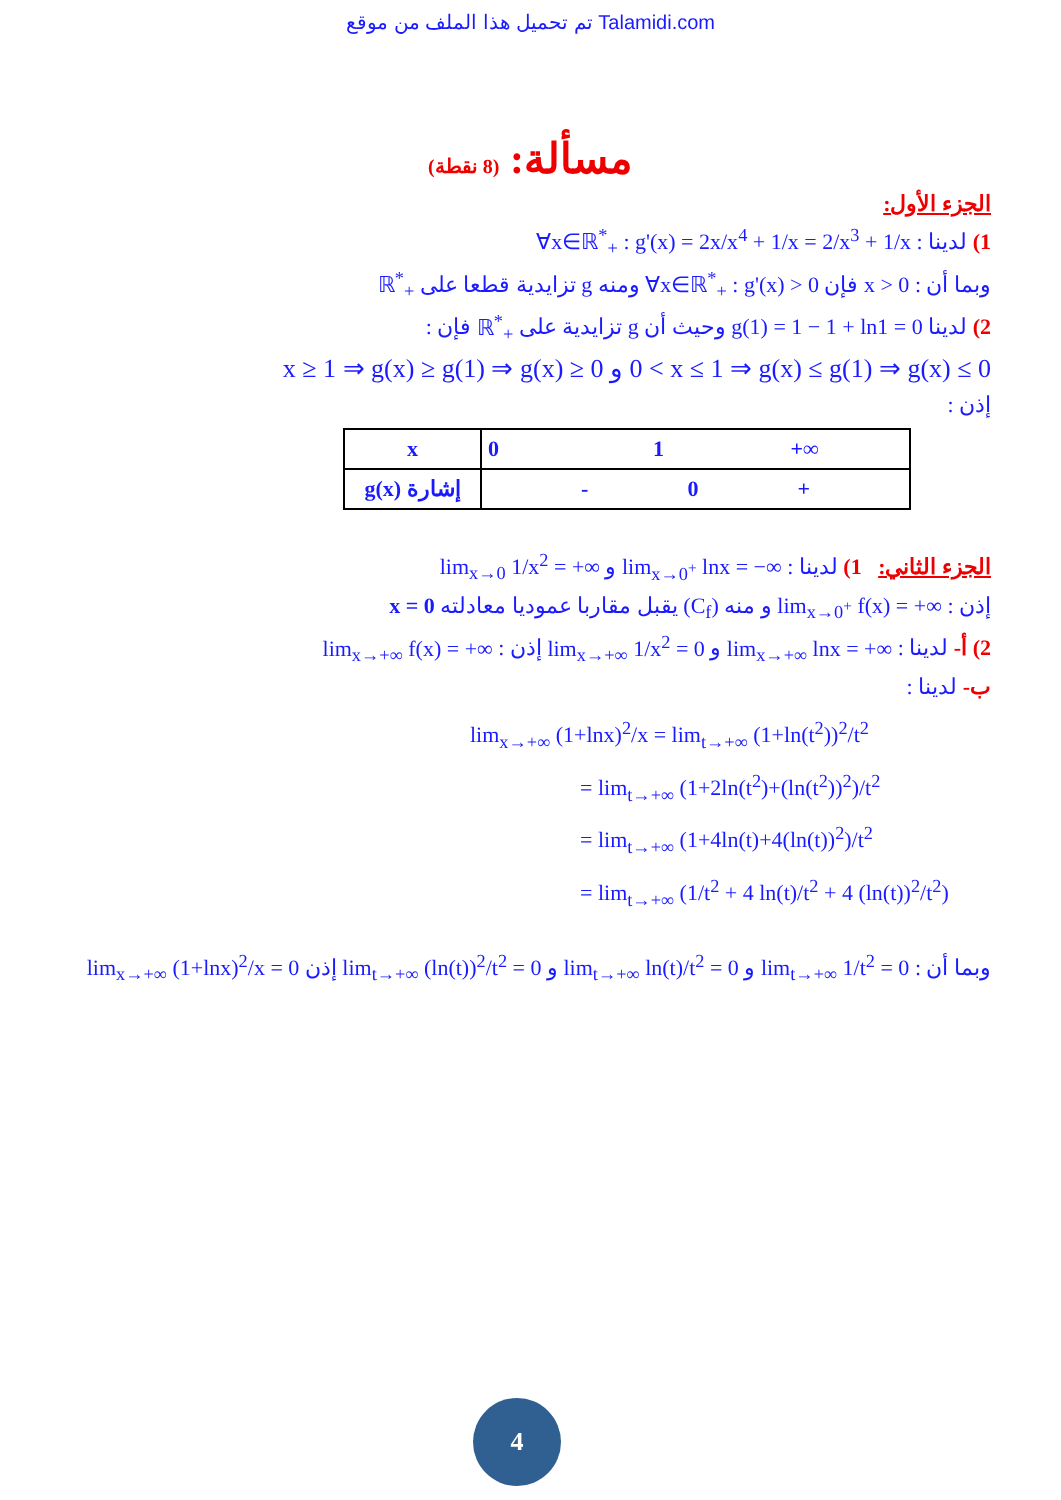تم تحميل هذا الملف من موقع Talamidi.com
مسألة: (8 نقطة)
الجزء الأول:
1) لدينا : ∀x∈ℝ<sup>*</sup><sub>+</sub> : g'(x) = 2x/x<sup>4</sup> + 1/x = 2/x<sup>3</sup> + 1/x
وبما أن : x > 0 فإن ∀x∈ℝ<sup>*</sup><sub>+</sub> : g'(x) > 0 ومنه g تزايدية قطعا على ℝ<sup>*</sup><sub>+</sub>
2) لدينا g(1) = 1 − 1 + ln1 = 0 وحيث أن g تزايدية على ℝ<sup>*</sup><sub>+</sub> فإن :
0 < x ≤ 1 ⇒ g(x) ≤ g(1) ⇒ g(x) ≤ 0 و x ≥ 1 ⇒ g(x) ≥ g(1) ⇒ g(x) ≥ 0
إذن :
| x | 0 1 +∞ |
| إشارة g(x) | - 0 + |
الجزء الثاني: 1) لدينا : lim<sub>x→0<sup>+</sup></sub> lnx = −∞ و lim<sub>x→0</sub> 1/x<sup>2</sup> = +∞
إذن : lim<sub>x→0<sup>+</sup></sub> f(x) = +∞ و منه (C<sub>f</sub>) يقبل مقاربا عموديا معادلته x = 0
2) أ- لدينا : lim<sub>x→+∞</sub> lnx = +∞ و lim<sub>x→+∞</sub> 1/x<sup>2</sup> = 0 إذن : lim<sub>x→+∞</sub> f(x) = +∞
ب- لدينا :
lim<sub>x→+∞</sub> (1+lnx)<sup>2</sup>/x = lim<sub>t→+∞</sub> (1+ln(t<sup>2</sup>))<sup>2</sup>/t<sup>2</sup>
= lim<sub>t→+∞</sub> (1+2ln(t<sup>2</sup>)+(ln(t<sup>2</sup>))<sup>2</sup>)/t<sup>2</sup>
= lim<sub>t→+∞</sub> (1+4ln(t)+4(ln(t))<sup>2</sup>)/t<sup>2</sup>
= lim<sub>t→+∞</sub> (1/t<sup>2</sup> + 4 ln(t)/t<sup>2</sup> + 4 (ln(t))<sup>2</sup>/t<sup>2</sup>)
وبما أن : lim<sub>t→+∞</sub> 1/t<sup>2</sup> = 0 و lim<sub>t→+∞</sub> ln(t)/t<sup>2</sup> = 0 و lim<sub>t→+∞</sub> (ln(t))<sup>2</sup>/t<sup>2</sup> = 0 إذن lim<sub>x→+∞</sub> (1+lnx)<sup>2</sup>/x = 0
4